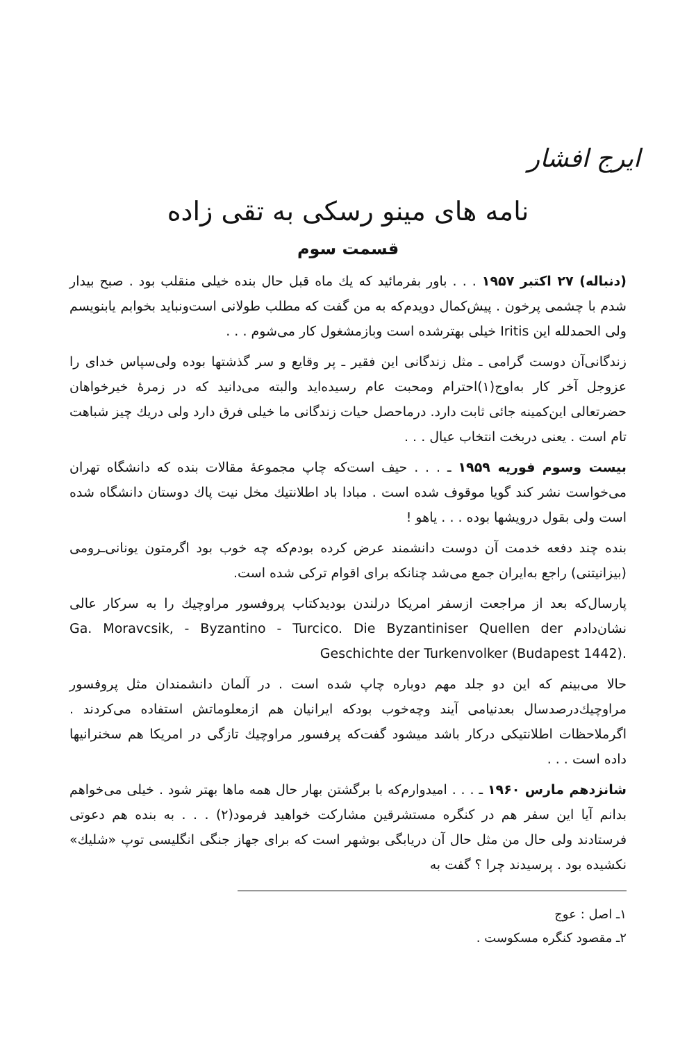ایرج افشار
نامه های مینو رسکی به تقی زاده
قسمت سوم
(دنباله) ۲۷ اکتبر ۱۹۵۷ . . . باور بفرمائید که یك ماه قبل حال بنده خیلی منقلب بود . صبح بیدار شدم با چشمی پرخون . پیش‌کمال دویدم‌که به من گفت که مطلب طولانی است‌ونباید بخوابم یابنویسم ولی الحمدلله این Iritis خیلی بهترشده است وبازمشغول کار می‌شوم . . .
زندگانی‌آن دوست گرامی ـ مثل زندگانی این فقیر ـ پر وقایع و سر گذشتها بوده ولی‌سپاس خدای را عزوجل آخر کار به‌اوج(۱)احترام ومحبت عام رسیده‌اید والبته می‌دانید که در زمرهٔ خیرخواهان حضرتعالی این‌کمینه جائی ثابت دارد. درماحصل حیات زندگانی ما خیلی فرق دارد ولی دریك چیز شباهت تام است . یعنی دربخت انتخاب عیال . . .
بیست وسوم فوریه ۱۹۵۹ ـ . . . حیف است‌که چاپ مجموعهٔ مقالات بنده که دانشگاه تهران می‌خواست نشر کند گویا موقوف شده است . مبادا باد اطلانتیك مخل نیت پاك دوستان دانشگاه شده است ولی بقول درویشها بوده . . . یاهو !
بنده چند دفعه خدمت آن دوست دانشمند عرض کرده بودم‌که چه خوب بود اگرمتون یونانی‌ـرومی (بیزانیتنی) راجع به‌ایران جمع می‌شد چنانکه برای اقوام ترکی شده است.
پارسال‌که بعد از مراجعت ازسفر امریکا درلندن بودید‌کتاب پروفسور مراوچیك را به سرکار عالی نشان‌دادم Ga. Moravcsik, - Byzantino - Turcico. Die Byzantiniser Quellen der Geschichte der Turkenvolker (Budapest 1442).
حالا می‌بینم که این دو جلد مهم دوباره چاپ شده است . در آلمان دانشمندان مثل پروفسور مراوچیك‌درصدسال بعدنیامی آیند وچه‌خوب بودکه ایرانیان هم ازمعلوماتش استفاده می‌کردند . اگرملاحظات اطلانتیکی درکار باشد میشود گفت‌که پرفسور مراوچیك تازگی در امریکا هم سخنرانیها داده است . . .
شانزدهم مارس ۱۹۶۰ ـ . . . امیدوارم‌که با برگشتن بهار حال همه ماها بهتر شود . خیلی می‌خواهم بدانم آیا این سفر هم در کنگره مستشرقین مشارکت خواهید فرمود(۲) . . . به بنده هم دعوتی فرستادند ولی حال من مثل حال آن دریابگی بوشهر است که برای جهاز جنگی انگلیسی توپ «شلیك» نکشیده بود . پرسیدند چرا ؟ گفت به
۱ـ اصل : عوج
۲ـ مقصود کنگره مسکوست .